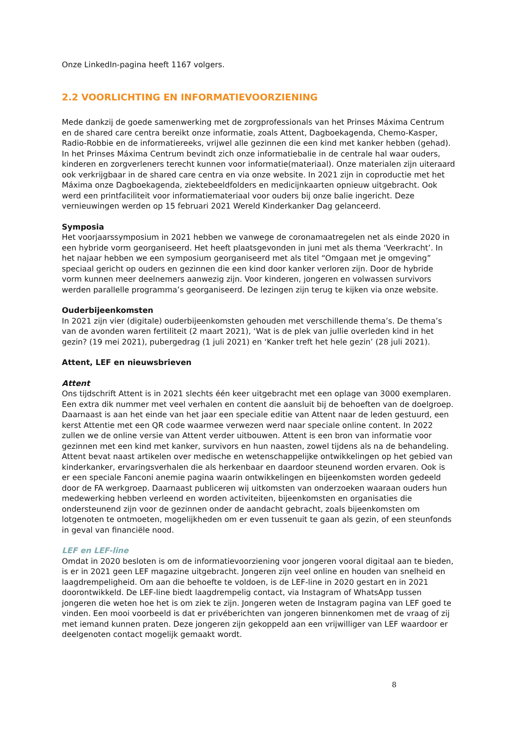Onze LinkedIn-pagina heeft 1167 volgers.
2.2 VOORLICHTING EN INFORMATIEVOORZIENING
Mede dankzij de goede samenwerking met de zorgprofessionals van het Prinses Máxima Centrum en de shared care centra bereikt onze informatie, zoals Attent, Dagboekagenda, Chemo-Kasper, Radio-Robbie en de informatiereeks, vrijwel alle gezinnen die een kind met kanker hebben (gehad). In het Prinses Máxima Centrum bevindt zich onze informatiebalie in de centrale hal waar ouders, kinderen en zorgverleners terecht kunnen voor informatie(materiaal). Onze materialen zijn uiteraard ook verkrijgbaar in de shared care centra en via onze website. In 2021 zijn in coproductie met het Máxima onze Dagboekagenda, ziektebeeldfolders en medicijnkaarten opnieuw uitgebracht. Ook werd een printfaciliteit voor informatiemateriaal voor ouders bij onze balie ingericht. Deze vernieuwingen werden op 15 februari 2021 Wereld Kinderkanker Dag gelanceerd.
Symposia
Het voorjaarssymposium in 2021 hebben we vanwege de coronamaatregelen net als einde 2020 in een hybride vorm georganiseerd. Het heeft plaatsgevonden in juni met als thema ‘Veerkracht’. In het najaar hebben we een symposium georganiseerd met als titel “Omgaan met je omgeving” speciaal gericht op ouders en gezinnen die een kind door kanker verloren zijn. Door de hybride vorm kunnen meer deelnemers aanwezig zijn. Voor kinderen, jongeren en volwassen survivors werden parallelle programma’s georganiseerd. De lezingen zijn terug te kijken via onze website.
Ouderbijeenkomsten
In 2021 zijn vier (digitale) ouderbijeenkomsten gehouden met verschillende thema’s. De thema’s van de avonden waren fertiliteit (2 maart 2021), ‘Wat is de plek van jullie overleden kind in het gezin? (19 mei 2021), pubergedrag (1 juli 2021) en ‘Kanker treft het hele gezin’ (28 juli 2021).
Attent, LEF en nieuwsbrieven
Attent
Ons tijdschrift Attent is in 2021 slechts één keer uitgebracht met een oplage van 3000 exemplaren. Een extra dik nummer met veel verhalen en content die aansluit bij de behoeften van de doelgroep. Daarnaast is aan het einde van het jaar een speciale editie van Attent naar de leden gestuurd, een kerst Attentie met een QR code waarmee verwezen werd naar speciale online content. In 2022 zullen we de online versie van Attent verder uitbouwen. Attent is een bron van informatie voor gezinnen met een kind met kanker, survivors en hun naasten, zowel tijdens als na de behandeling. Attent bevat naast artikelen over medische en wetenschappelijke ontwikkelingen op het gebied van kinderkanker, ervaringsverhalen die als herkenbaar en daardoor steunend worden ervaren. Ook is er een speciale Fanconi anemie pagina waarin ontwikkelingen en bijeenkomsten worden gedeeld door de FA werkgroep. Daarnaast publiceren wij uitkomsten van onderzoeken waaraan ouders hun medewerking hebben verleend en worden activiteiten, bijeenkomsten en organisaties die ondersteunend zijn voor de gezinnen onder de aandacht gebracht, zoals bijeenkomsten om lotgenoten te ontmoeten, mogelijkheden om er even tussenuit te gaan als gezin, of een steunfonds in geval van financiële nood.
LEF en LEF-line
Omdat in 2020 besloten is om de informatievoorziening voor jongeren vooral digitaal aan te bieden, is er in 2021 geen LEF magazine uitgebracht. Jongeren zijn veel online en houden van snelheid en laagdrempeligheid. Om aan die behoefte te voldoen, is de LEF-line in 2020 gestart en in 2021 doorontwikkeld. De LEF-line biedt laagdrempelig contact, via Instagram of WhatsApp tussen jongeren die weten hoe het is om ziek te zijn. Jongeren weten de Instagram pagina van LEF goed te vinden. Een mooi voorbeeld is dat er privéberichten van jongeren binnenkomen met de vraag of zij met iemand kunnen praten. Deze jongeren zijn gekoppeld aan een vrijwilliger van LEF waardoor er deelgenoten contact mogelijk gemaakt wordt.
8